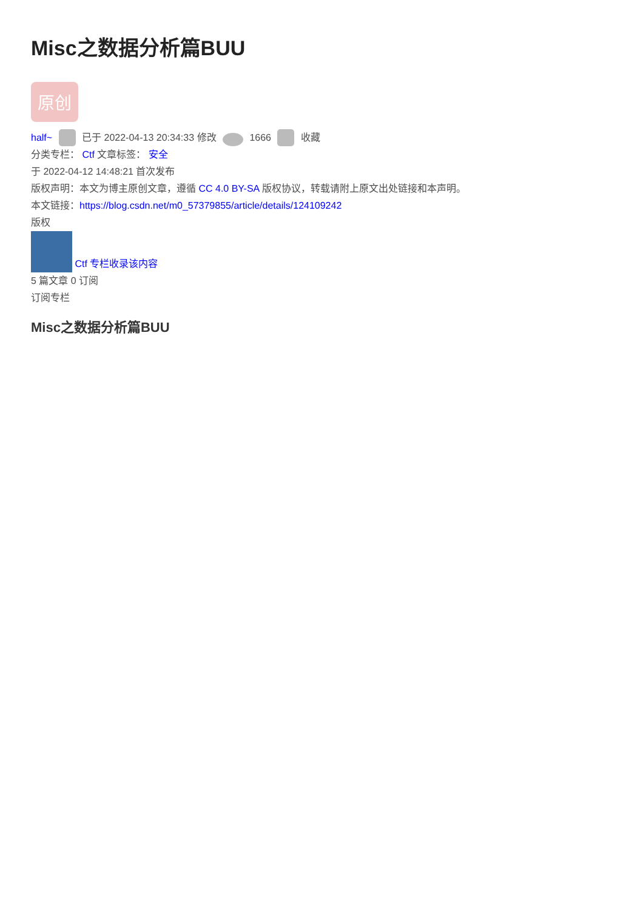Misc之数据分析篇BUU
原创
half~ 已于 2022-04-13 20:34:33 修改 1666 收藏
分类专栏： Ctf 文章标签： 安全
于 2022-04-12 14:48:21 首次发布
版权声明：本文为博主原创文章，遵循 CC 4.0 BY-SA 版权协议，转载请附上原文出处链接和本声明。
本文链接：https://blog.csdn.net/m0_57379855/article/details/124109242
版权
Ctf 专栏收录该内容
5 篇文章 0 订阅
订阅专栏
Misc之数据分析篇BUU